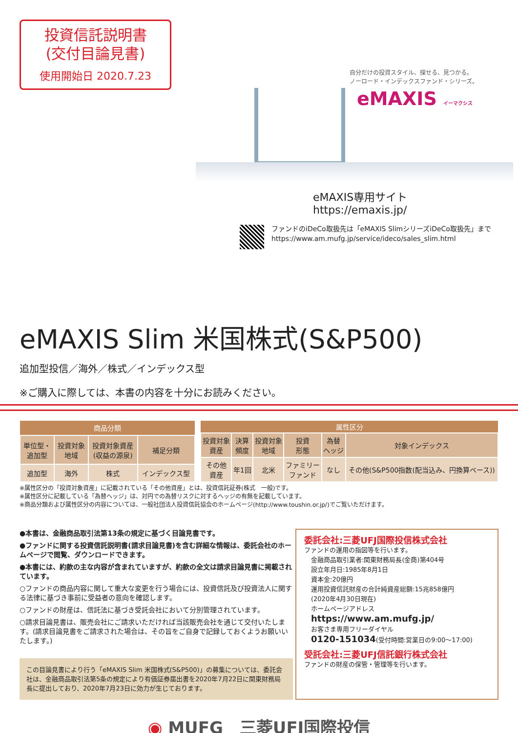投資信託説明書
(交付目論見書)
使用開始日 2020.7.23
自分だけの投資スタイル、探せる、見つかる。
ノーロード・インデックスファンド・シリーズ。
eMAXIS イーマクシス
eMAXIS専用サイト　https://emaxis.jp/
ファンドのiDeCo取扱先は「eMAXIS SlimシリーズiDeCo取扱先」まで
https://www.am.mufg.jp/service/ideco/sales_slim.html
eMAXIS Slim 米国株式(S&P500)
追加型投信／海外／株式／インデックス型
※ご購入に際しては、本書の内容を十分にお読みください。
| 商品分類 | | | |
| --- | --- | --- | --- |
| 単位型・ 追加型 | 投資対象 地域 | 投資対象資産 (収益の源泉) | 補足分類 |
| 追加型 | 海外 | 株式 | インデックス型 |
| 属性区分 | | | | | |
| --- | --- | --- | --- | --- | --- |
| 投資対象 資産 | 決算 頻度 | 投資対象 地域 | 投資 形態 | 為替 ヘッジ | 対象インデックス |
| その他 資産 | 年1回 | 北米 | ファミリー ファンド | なし | その他(S&P500指数(配当込み、円換算ベース)) |
※属性区分の「投資対象資産」に記載されている「その他資産」とは、投資信託証券(株式　一般)です。
※属性区分に記載している「為替ヘッジ」は、対円での為替リスクに対するヘッジの有無を記載しています。
※商品分類および属性区分の内容については、一般社団法人投資信託協会のホームページ(http://www.toushin.or.jp/)でご覧いただけます。
●本書は、金融商品取引法第13条の規定に基づく目論見書です。
●ファンドに関する投資信託説明書(請求目論見書)を含む詳細な情報は、委託会社のホームページで閲覧、ダウンロードできます。
●本書には、約款の主な内容が含まれていますが、約款の全文は請求目論見書に掲載されています。
○ファンドの商品内容に関して重大な変更を行う場合には、投資信託及び投資法人に関する法律に基づき事前に受益者の意向を確認します。
○ファンドの財産は、信託法に基づき受託会社において分別管理されています。
○請求目論見書は、販売会社にご請求いただければ当該販売会社を通じて交付いたします。(請求目論見書をご請求された場合は、その旨をご自身で記録しておくようお願いいたします。)
この目論見書により行う「eMAXIS Slim 米国株式(S&P500)」の募集については、委託会社は、金融商品取引法第5条の規定により有価証券届出書を2020年7月22日に関東財務局長に提出しており、2020年7月23日に効力が生じております。
委託会社:三菱UFJ国際投信株式会社
ファンドの運用の指図等を行います。
金融商品取引業者:関東財務局長(金商)第404号
設立年月日:1985年8月1日
資本金:20億円
運用投資信託財産の合計純資産総額:15兆858億円
(2020年4月30日現在)
ホームページアドレス
https://www.am.mufg.jp/
お客さま専用フリーダイヤル
0120-151034(受付時間:営業日の9:00～17:00)
受託会社:三菱UFJ信託銀行株式会社
ファンドの財産の保管・管理等を行います。
◉ MUFG　三菱UFJ国際投信